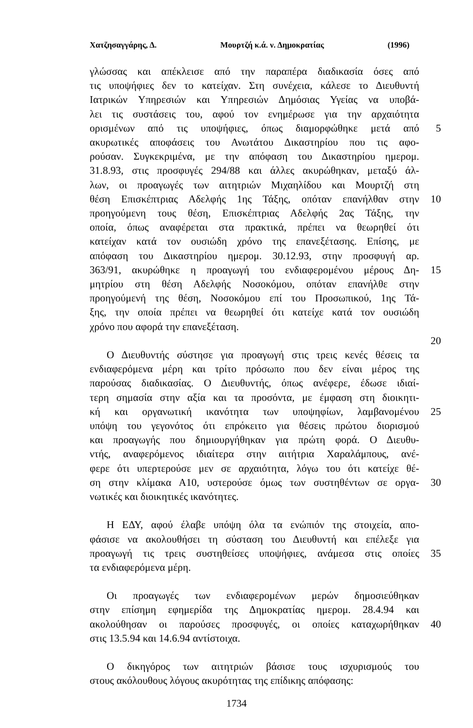Χατζησαγγάρης, Δ. Μουρτζή κ.ά. ν. Δημοκρατίας (1996)
γλώσσας και απέκλεισε από την παραπέρα διαδικασία όσες από
τις υποψήφιες δεν το κατείχαν. Στη συνέχεια, κάλεσε το Διευθυντή
Ιατρικών Υπηρεσιών και Υπηρεσιών Δημόσιας Υγείας να υποβά-
λει τις συστάσεις του, αφού τον ενημέρωσε για την αρχαιότητα
ορισμένων από τις υποψήφιες, όπως διαμορφώθηκε μετά από 5
ακυρωτικές αποφάσεις του Ανωτάτου Δικαστηρίου που τις αφο-
ρούσαν. Συγκεκριμένα, με την απόφαση του Δικαστηρίου ημερομ.
31.8.93, στις προσφυγές 294/88 και άλλες ακυρώθηκαν, μεταξύ άλ-
λων, οι προαγωγές των αιτητριών Μιχαηλίδου και Μουρτζή στη
θέση Επισκέπτριας Αδελφής 1ης Τάξης, οπόταν επανήλθαν στην 10
προηγούμενη τους θέση, Επισκέπτριας Αδελφής 2ας Τάξης, την
οποία, όπως αναφέρεται στα πρακτικά, πρέπει να θεωρηθεί ότι
κατείχαν κατά τον ουσιώδη χρόνο της επανεξέτασης. Επίσης, με
απόφαση του Δικαστηρίου ημερομ. 30.12.93, στην προσφυγή αρ.
363/91, ακυρώθηκε η προαγωγή του ενδιαφερομένου μέρους Δη- 15
μητρίου στη θέση Αδελφής Νοσοκόμου, οπόταν επανήλθε στην
προηγούμενή της θέση, Νοσοκόμου επί του Προσωπικού, 1ης Τά-
ξης, την οποία πρέπει να θεωρηθεί ότι κατείχε κατά τον ουσιώδη
χρόνο που αφορά την επανεξέταση.
20
Ο Διευθυντής σύστησε για προαγωγή στις τρεις κενές θέσεις τα
ενδιαφερόμενα μέρη και τρίτο πρόσωπο που δεν είναι μέρος της
παρούσας διαδικασίας. Ο Διευθυντής, όπως ανέφερε, έδωσε ιδιαί-
τερη σημασία στην αξία και τα προσόντα, με έμφαση στη διοικητι-
κή και οργανωτική ικανότητα των υποψηφίων, λαμβανομένου 25
υπόψη του γεγονότος ότι επρόκειτο για θέσεις πρώτου διορισμού
και προαγωγής που δημιουργήθηκαν για πρώτη φορά. Ο Διευθυ-
ντής, αναφερόμενος ιδιαίτερα στην αιτήτρια Χαραλάμπους, ανέ-
φερε ότι υπερτερούσε μεν σε αρχαιότητα, λόγω του ότι κατείχε θέ-
ση στην κλίμακα Α10, υστερούσε όμως των συστηθέντων σε οργα- 30
νωτικές και διοικητικές ικανότητες.
Η ΕΔΥ, αφού έλαβε υπόψη όλα τα ενώπιόν της στοιχεία, απο-
φάσισε να ακολουθήσει τη σύσταση του Διευθυντή και επέλεξε για
προαγωγή τις τρεις συστηθείσες υποψήφιες, ανάμεσα στις οποίες 35
τα ενδιαφερόμενα μέρη.
Οι προαγωγές των ενδιαφερομένων μερών δημοσιεύθηκαν
στην επίσημη εφημερίδα της Δημοκρατίας ημερομ. 28.4.94 και
ακολούθησαν οι παρούσες προσφυγές, οι οποίες καταχωρήθηκαν 40
στις 13.5.94 και 14.6.94 αντίστοιχα.
Ο δικηγόρος των αιτητριών βάσισε τους ισχυρισμούς του
στους ακόλουθους λόγους ακυρότητας της επίδικης απόφασης:
1734